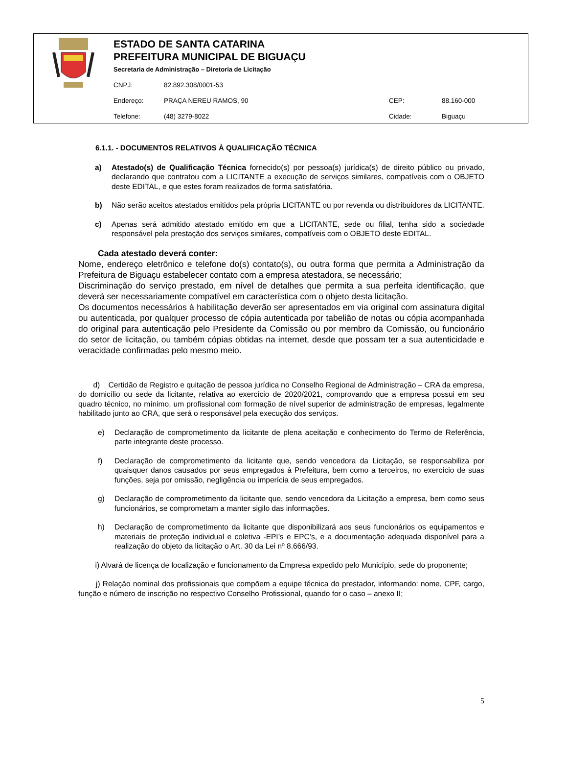ESTADO DE SANTA CATARINA
PREFEITURA MUNICIPAL DE BIGUAÇU
Secretaria de Administração – Diretoria de Licitação
CNPJ: 82.892.308/0001-53
Endereço: PRAÇA NEREU RAMOS, 90 CEP: 88.160-000
Telefone: (48) 3279-8022 Cidade: Biguaçu
6.1.1. - DOCUMENTOS RELATIVOS À QUALIFICAÇÃO TÉCNICA
a) Atestado(s) de Qualificação Técnica fornecido(s) por pessoa(s) jurídica(s) de direito público ou privado, declarando que contratou com a LICITANTE a execução de serviços similares, compatíveis com o OBJETO deste EDITAL, e que estes foram realizados de forma satisfatória.
b) Não serão aceitos atestados emitidos pela própria LICITANTE ou por revenda ou distribuidores da LICITANTE.
c) Apenas será admitido atestado emitido em que a LICITANTE, sede ou filial, tenha sido a sociedade responsável pela prestação dos serviços similares, compatíveis com o OBJETO deste EDITAL.
Cada atestado deverá conter:
Nome, endereço eletrônico e telefone do(s) contato(s), ou outra forma que permita a Administração da Prefeitura de Biguaçu estabelecer contato com a empresa atestadora, se necessário;
Discriminação do serviço prestado, em nível de detalhes que permita a sua perfeita identificação, que deverá ser necessariamente compatível em característica com o objeto desta licitação.
Os documentos necessários à habilitação deverão ser apresentados em via original com assinatura digital ou autenticada, por qualquer processo de cópia autenticada por tabelião de notas ou cópia acompanhada do original para autenticação pelo Presidente da Comissão ou por membro da Comissão, ou funcionário do setor de licitação, ou também cópias obtidas na internet, desde que possam ter a sua autenticidade e veracidade confirmadas pelo mesmo meio.
d) Certidão de Registro e quitação de pessoa jurídica no Conselho Regional de Administração – CRA da empresa, do domicílio ou sede da licitante, relativa ao exercício de 2020/2021, comprovando que a empresa possui em seu quadro técnico, no mínimo, um profissional com formação de nível superior de administração de empresas, legalmente habilitado junto ao CRA, que será o responsável pela execução dos serviços.
e) Declaração de comprometimento da licitante de plena aceitação e conhecimento do Termo de Referência, parte integrante deste processo.
f) Declaração de comprometimento da licitante que, sendo vencedora da Licitação, se responsabiliza por quaisquer danos causados por seus empregados à Prefeitura, bem como a terceiros, no exercício de suas funções, seja por omissão, negligência ou imperícia de seus empregados.
g) Declaração de comprometimento da licitante que, sendo vencedora da Licitação a empresa, bem como seus funcionários, se comprometam a manter sigilo das informações.
h) Declaração de comprometimento da licitante que disponibilizará aos seus funcionários os equipamentos e materiais de proteção individual e coletiva -EPI’s e EPC’s, e a documentação adequada disponível para a realização do objeto da licitação o Art. 30 da Lei nº 8.666/93.
i) Alvará de licença de localização e funcionamento da Empresa expedido pelo Município, sede do proponente;
j) Relação nominal dos profissionais que compõem a equipe técnica do prestador, informando: nome, CPF, cargo, função e número de inscrição no respectivo Conselho Profissional, quando for o caso – anexo II;
5